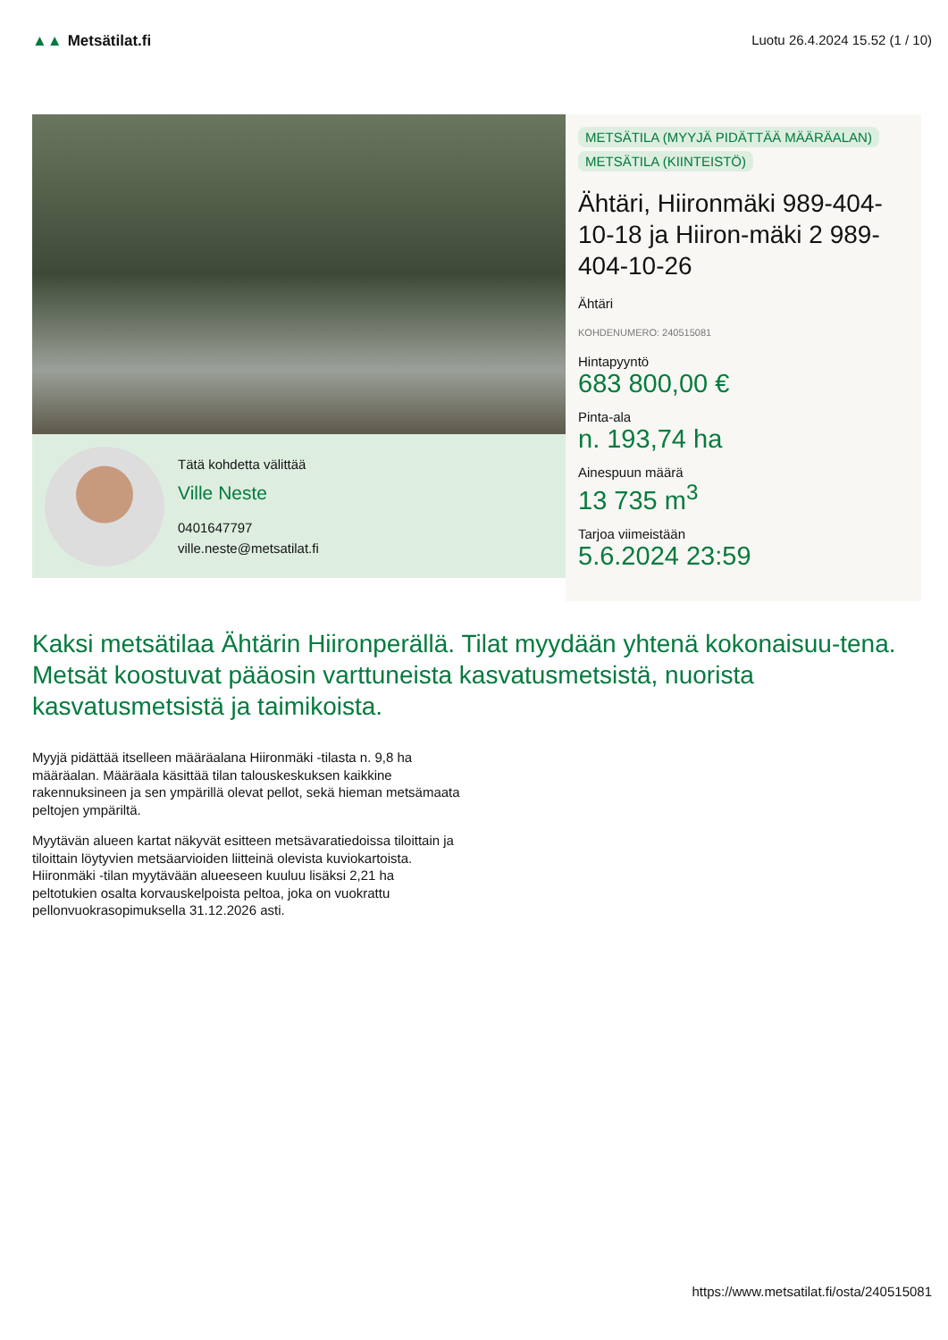▲▲ Metsätilat.fi Luotu 26.4.2024 15.52 (1 / 10)
Tätä kohdetta välittää
Ville Neste
0401647797
ville.neste@metsatilat.fi
METSÄTILA (MYYJÄ PIDÄTTÄÄ MÄÄRÄALAN)
METSÄTILA (KIINTEISTÖ)
Ähtäri, Hiironmäki 989-404-10-18 ja Hiiron-mäki 2 989-404-10-26
Ähtäri
KOHDENUMERO: 240515081
Hintapyyntö
683 800,00 €
Pinta-ala
n. 193,74 ha
Ainespuun määrä
13 735 m<sup>3</sup>
Tarjoa viimeistään
5.6.2024 23:59
Kaksi metsätilaa Ähtärin Hiironperällä. Tilat myydään yhtenä kokonaisuu-tena. Metsät koostuvat pääosin varttuneista kasvatusmetsistä, nuorista kasvatusmetsistä ja taimikoista.
Myyjä pidättää itselleen määräalana Hiironmäki -tilasta n. 9,8 ha määräalan. Määräala käsittää tilan talouskeskuksen kaikkine rakennuksineen ja sen ympärillä olevat pellot, sekä hieman metsämaata peltojen ympäriltä.
Myytävän alueen kartat näkyvät esitteen metsävaratiedoissa tiloittain ja tiloittain löytyvien metsäarvioiden liitteinä olevista kuviokartoista. Hiironmäki -tilan myytävään alueeseen kuuluu lisäksi 2,21 ha peltotukien osalta korvauskelpoista peltoa, joka on vuokrattu pellonvuokrasopimuksella 31.12.2026 asti.
https://www.metsatilat.fi/osta/240515081